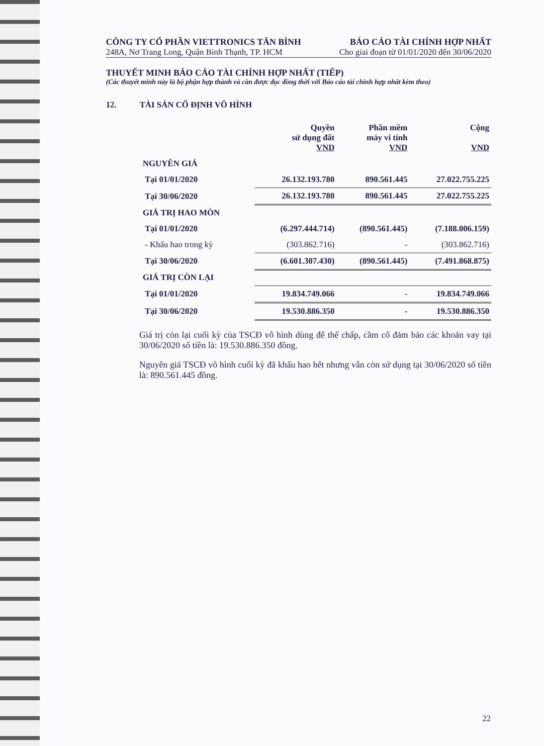CÔNG TY CỔ PHẦN VIETTRONICS TÂN BÌNH
248A, Nơ Trang Long, Quận Bình Thạnh, TP. HCM
BÁO CÁO TÀI CHÍNH HỢP NHẤT
Cho giai đoạn từ 01/01/2020 đến 30/06/2020
THUYẾT MINH BÁO CÁO TÀI CHÍNH HỢP NHẤT (TIẾP)
(Các thuyết minh này là bộ phận hợp thành và cần được đọc đồng thời với Báo cáo tài chính hợp nhất kèm theo)
12. TÀI SẢN CỐ ĐỊNH VÔ HÌNH
| | Quyền sử dụng đất VND | Phần mềm máy vi tính VND | Cộng VND |
| --- | --- | --- | --- |
| NGUYÊN GIÁ | | | |
| Tại 01/01/2020 | 26.132.193.780 | 890.561.445 | 27.022.755.225 |
| Tại 30/06/2020 | 26.132.193.780 | 890.561.445 | 27.022.755.225 |
| GIÁ TRỊ HAO MÒN | | | |
| Tại 01/01/2020 | (6.297.444.714) | (890.561.445) | (7.188.006.159) |
| - Khấu hao trong kỳ | (303.862.716) | - | (303.862.716) |
| Tại 30/06/2020 | (6.601.307.430) | (890.561.445) | (7.491.868.875) |
| GIÁ TRỊ CÒN LẠI | | | |
| Tại 01/01/2020 | 19.834.749.066 | - | 19.834.749.066 |
| Tại 30/06/2020 | 19.530.886.350 | - | 19.530.886.350 |
Giá trị còn lại cuối kỳ của TSCĐ vô hình dùng để thế chấp, cầm cố đảm bảo các khoản vay tại 30/06/2020 số tiền là: 19.530.886.350 đồng.
Nguyên giá TSCĐ vô hình cuối kỳ đã khấu hao hết nhưng vẫn còn sử dụng tại 30/06/2020 số tiền là: 890.561.445 đồng.
22